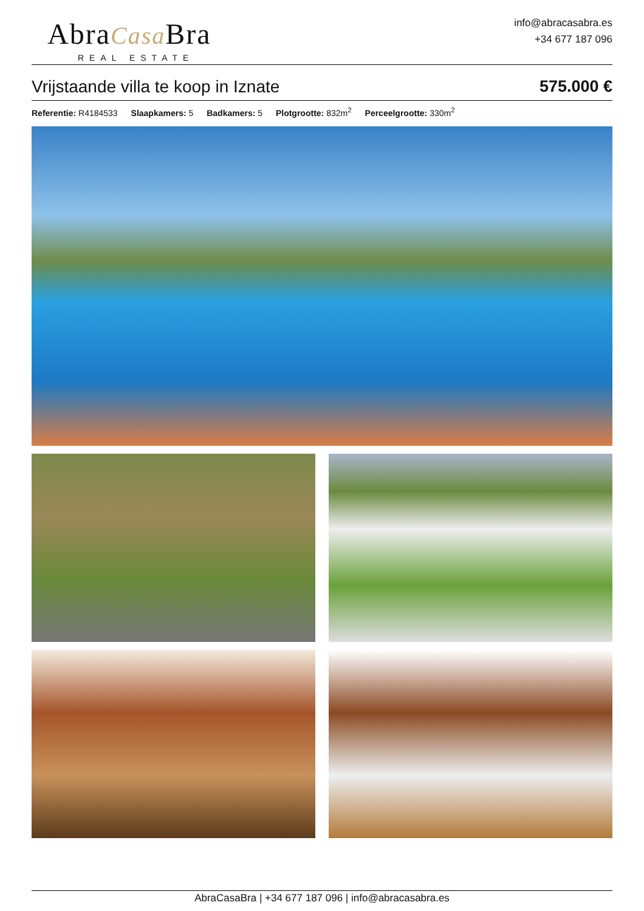AbraCasa Bra
REAL ESTATE
info@abracasabra.es
+34 677 187 096
Vrijstaande villa te koop in Iznate
575.000 €
Referentie: R4184533 Slaapkamers: 5 Badkamers: 5 Plotgrootte: 832m<sup>2</sup> Perceelgrootte: 330m<sup>2</sup>
AbraCasaBra | +34 677 187 096 | info@abracasabra.es